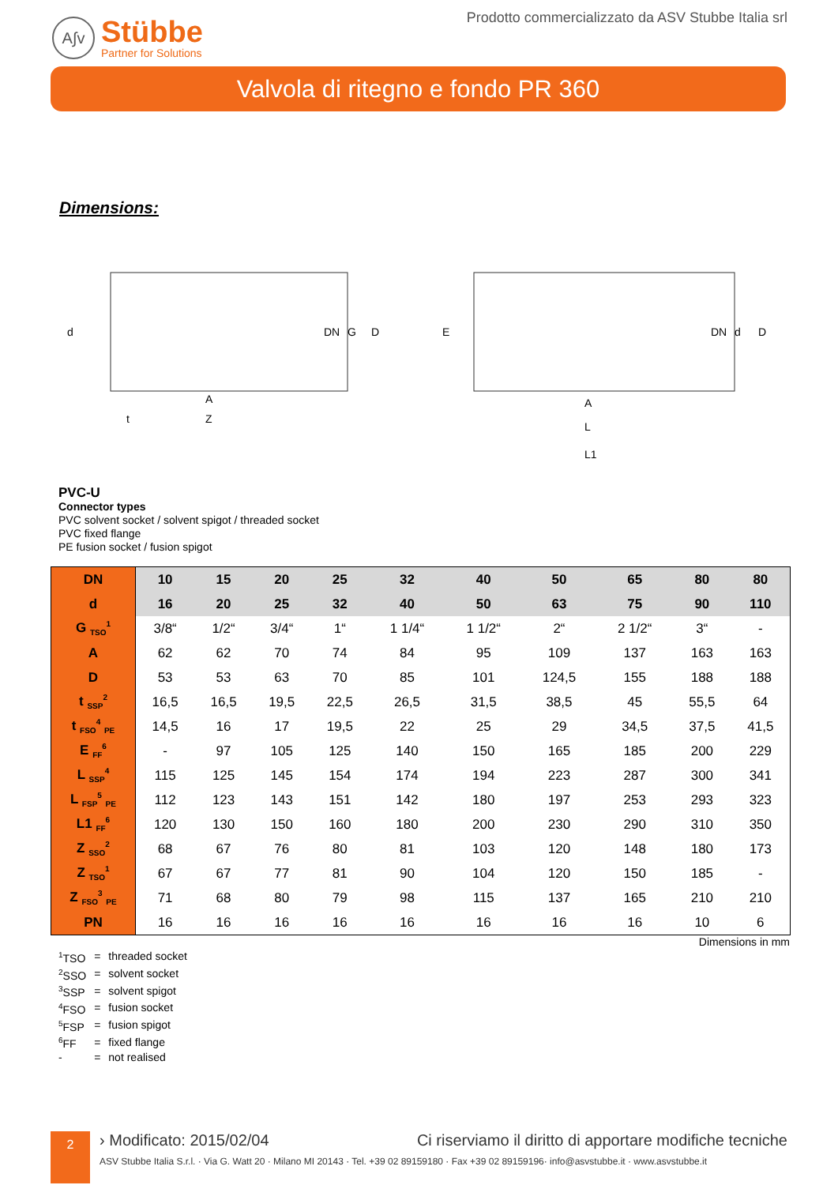A∫v
Stübbe
Partner for Solutions
Prodotto commercializzato da ASV Stubbe Italia srl
Valvola di ritegno e fondo PR 360
Dimensions:
A
Z
t
d
DN
G
D
A
L
L1
E
DN
d
D
PVC-U
Connector types
PVC solvent socket / solvent spigot / threaded socket
PVC fixed flange
PE fusion socket / fusion spigot
| DN | 10 | 15 | 20 | 25 | 32 | 40 | 50 | 65 | 80 | 80 |
| d | 16 | 20 | 25 | 32 | 40 | 50 | 63 | 75 | 90 | 110 |
| G <sub>TSO</sub><sup>1</sup> | 3/8“ | 1/2“ | 3/4“ | 1“ | 1 1/4“ | 1 1/2“ | 2“ | 2 1/2“ | 3“ | - |
| A | 62 | 62 | 70 | 74 | 84 | 95 | 109 | 137 | 163 | 163 |
| D | 53 | 53 | 63 | 70 | 85 | 101 | 124,5 | 155 | 188 | 188 |
| t <sub>SSP</sub><sup>2</sup> | 16,5 | 16,5 | 19,5 | 22,5 | 26,5 | 31,5 | 38,5 | 45 | 55,5 | 64 |
| t <sub>FSO</sub><sup>4</sup> <sub>PE</sub> | 14,5 | 16 | 17 | 19,5 | 22 | 25 | 29 | 34,5 | 37,5 | 41,5 |
| E <sub>FF</sub><sup>6</sup> | - | 97 | 105 | 125 | 140 | 150 | 165 | 185 | 200 | 229 |
| L <sub>SSP</sub><sup>4</sup> | 115 | 125 | 145 | 154 | 174 | 194 | 223 | 287 | 300 | 341 |
| L <sub>FSP</sub><sup>5</sup> <sub>PE</sub> | 112 | 123 | 143 | 151 | 142 | 180 | 197 | 253 | 293 | 323 |
| L1 <sub>FF</sub><sup>6</sup> | 120 | 130 | 150 | 160 | 180 | 200 | 230 | 290 | 310 | 350 |
| Z <sub>SSO</sub><sup>2</sup> | 68 | 67 | 76 | 80 | 81 | 103 | 120 | 148 | 180 | 173 |
| Z <sub>TSO</sub><sup>1</sup> | 67 | 67 | 77 | 81 | 90 | 104 | 120 | 150 | 185 | - |
| Z <sub>FSO</sub><sup>3</sup> <sub>PE</sub> | 71 | 68 | 80 | 79 | 98 | 115 | 137 | 165 | 210 | 210 |
| PN | 16 | 16 | 16 | 16 | 16 | 16 | 16 | 16 | 10 | 6 |
Dimensions in mm
| <sup>1</sup> TSO | = | threaded socket |
| <sup>2</sup> SSO | = | solvent socket |
| <sup>3</sup> SSP | = | solvent spigot |
| <sup>4</sup> FSO | = | fusion socket |
| <sup>5</sup> FSP | = | fusion spigot |
| <sup>6</sup> FF | = | fixed flange |
| - | = | not realised |
2
› Modificato: 2015/02/04 Ci riserviamo il diritto di apportare modifiche tecniche
ASV Stubbe Italia S.r.l. · Via G. Watt 20 · Milano MI 20143 · Tel. +39 02 89159180 · Fax +39 02 89159196· info@asvstubbe.it · www.asvstubbe.it